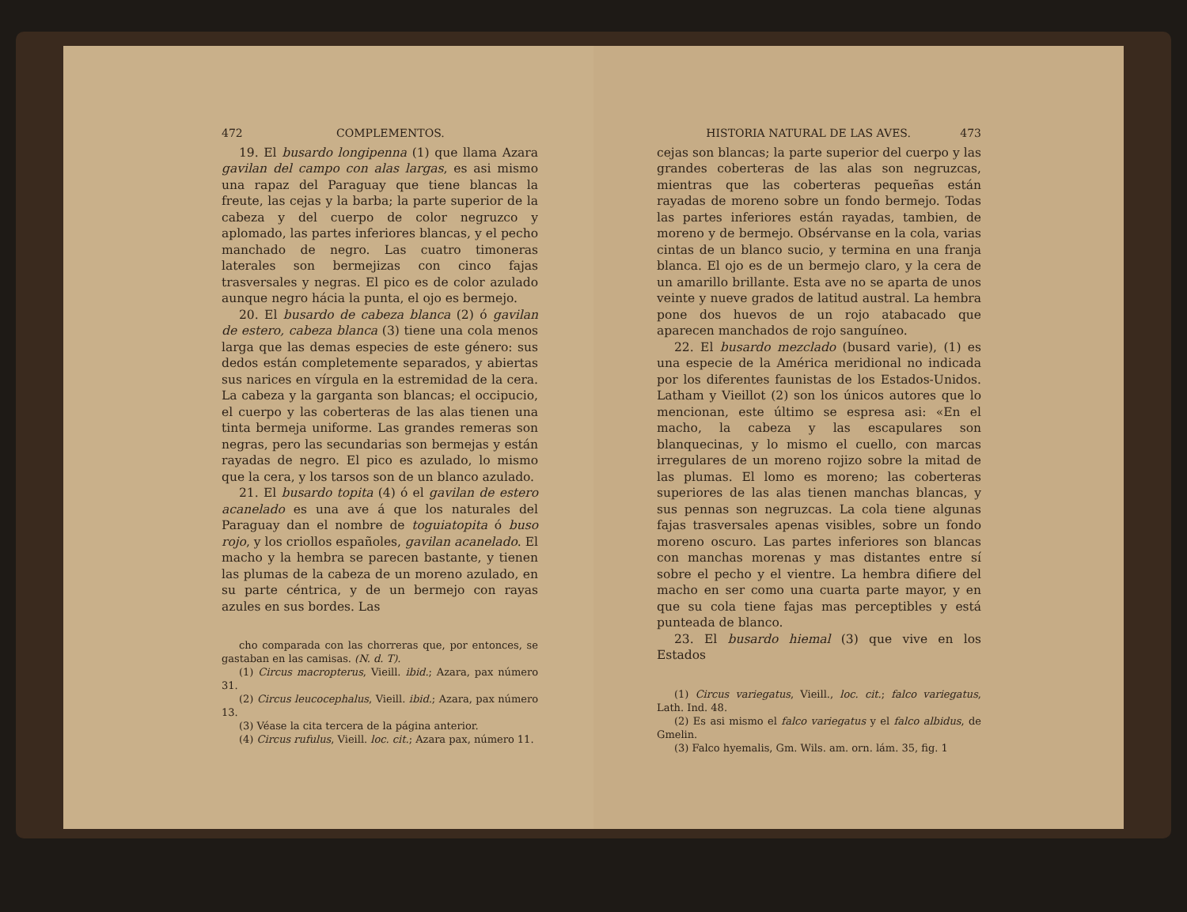472 COMPLEMENTOS.
19. El busardo longipenna (1) que llama Azara gavilan del campo con alas largas, es asi mismo una rapaz del Paraguay que tiene blancas la freute, las cejas y la barba; la parte superior de la cabeza y del cuerpo de color negruzco y aplomado, las partes inferiores blancas, y el pecho manchado de negro. Las cuatro timoneras laterales son bermejizas con cinco fajas trasversales y negras. El pico es de color azulado aunque negro hácia la punta, el ojo es bermejo.
20. El busardo de cabeza blanca (2) ó gavilan de estero, cabeza blanca (3) tiene una cola menos larga que las demas especies de este género: sus dedos están completemente separados, y abiertas sus narices en vírgula en la estremidad de la cera. La cabeza y la garganta son blancas; el occipucio, el cuerpo y las coberteras de las alas tienen una tinta bermeja uniforme. Las grandes remeras son negras, pero las secundarias son bermejas y están rayadas de negro. El pico es azulado, lo mismo que la cera, y los tarsos son de un blanco azulado.
21. El busardo topita (4) ó el gavilan de estero acanelado es una ave á que los naturales del Paraguay dan el nombre de toguiatopita ó buso rojo, y los criollos españoles, gavilan acanelado. El macho y la hembra se parecen bastante, y tienen las plumas de la cabeza de un moreno azulado, en su parte céntrica, y de un bermejo con rayas azules en sus bordes. Las
cho comparada con las chorreras que, por entonces, se gastaban en las camisas. (N. d. T).
(1) Circus macropterus, Vieill. ibid.; Azara, pax número 31.
(2) Circus leucocephalus, Vieill. ibid.; Azara, pax número 13.
(3) Véase la cita tercera de la página anterior.
(4) Circus rufulus, Vieill. loc. cit.; Azara pax, número 11.
HISTORIA NATURAL DE LAS AVES. 473
cejas son blancas; la parte superior del cuerpo y las grandes coberteras de las alas son negruzcas, mientras que las coberteras pequeñas están rayadas de moreno sobre un fondo bermejo. Todas las partes inferiores están rayadas, tambien, de moreno y de bermejo. Obsérvanse en la cola, varias cintas de un blanco sucio, y termina en una franja blanca. El ojo es de un bermejo claro, y la cera de un amarillo brillante. Esta ave no se aparta de unos veinte y nueve grados de latitud austral. La hembra pone dos huevos de un rojo atabacado que aparecen manchados de rojo sanguíneo.
22. El busardo mezclado (busard varie), (1) es una especie de la América meridional no indicada por los diferentes faunistas de los Estados-Unidos. Latham y Vieillot (2) son los únicos autores que lo mencionan, este último se espresa asi: «En el macho, la cabeza y las escapulares son blanquecinas, y lo mismo el cuello, con marcas irregulares de un moreno rojizo sobre la mitad de las plumas. El lomo es moreno; las coberteras superiores de las alas tienen manchas blancas, y sus pennas son negruzcas. La cola tiene algunas fajas trasversales apenas visibles, sobre un fondo moreno oscuro. Las partes inferiores son blancas con manchas morenas y mas distantes entre sí sobre el pecho y el vientre. La hembra difiere del macho en ser como una cuarta parte mayor, y en que su cola tiene fajas mas perceptibles y está punteada de blanco.
23. El busardo hiemal (3) que vive en los Estados
(1) Circus variegatus, Vieill., loc. cit.; falco variegatus, Lath. Ind. 48.
(2) Es asi mismo el falco variegatus y el falco albidus, de Gmelin.
(3) Falco hyemalis, Gm. Wils. am. orn. lám. 35, fig. 1